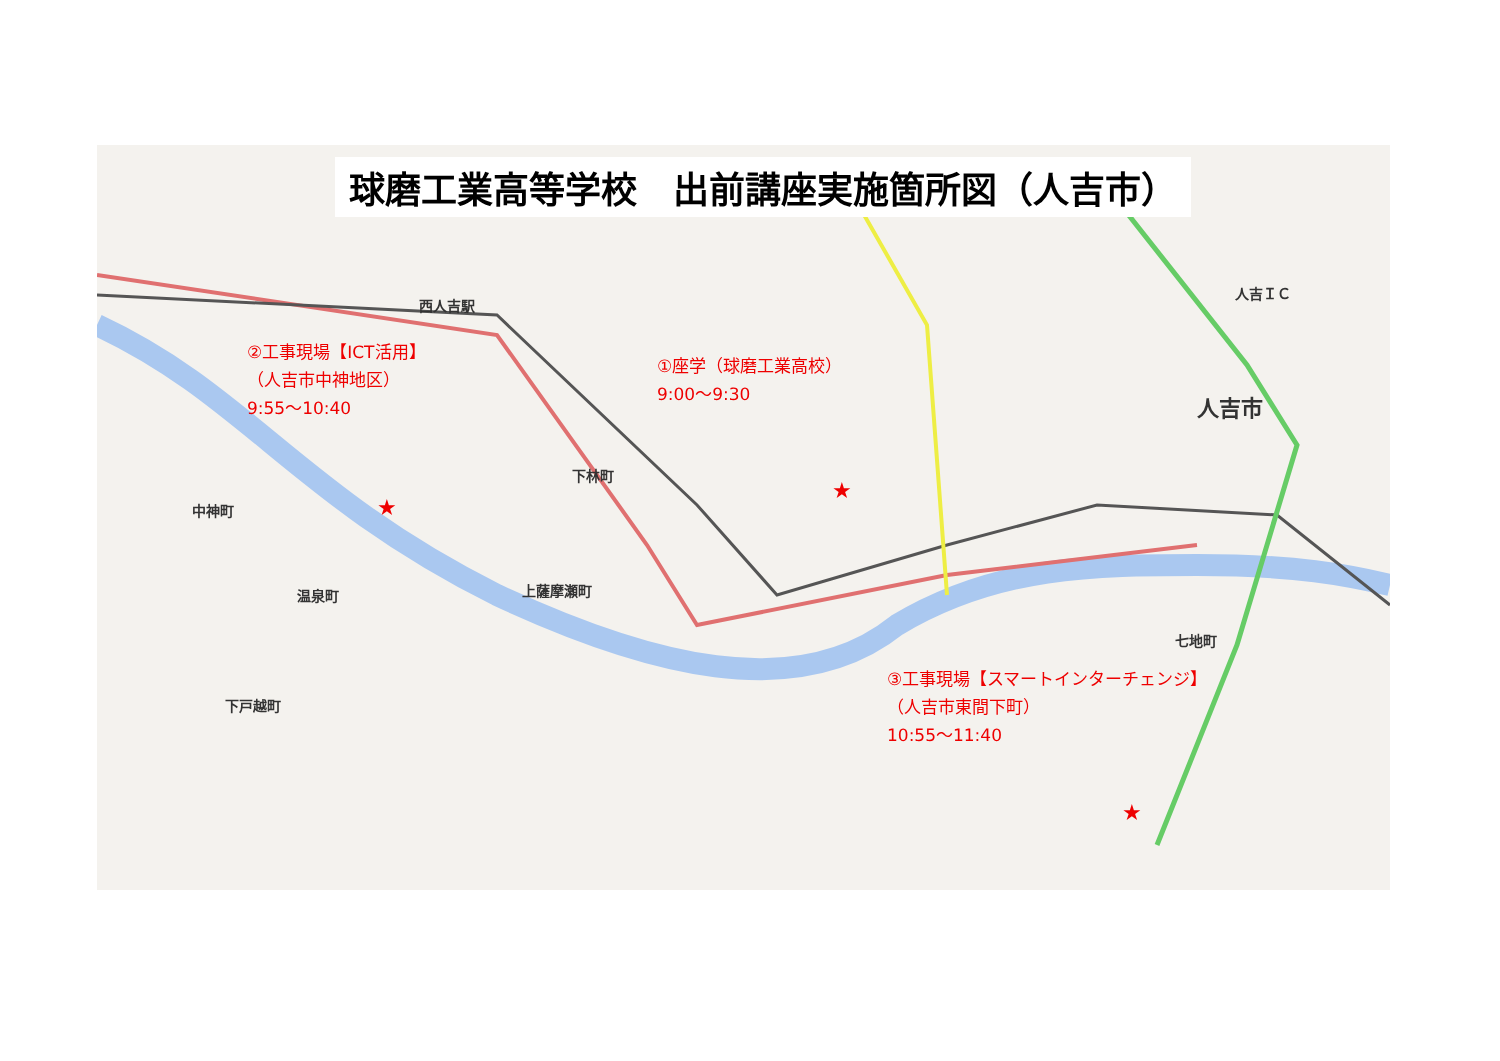球磨工業高等学校　出前講座実施箇所図（人吉市）
西人吉駅
人吉ＩＣ
人吉市
中神町
下林町
温泉町 上薩摩瀬町
下戸越町
七地町
②工事現場【ICT活用】
（人吉市中神地区）
9:55〜10:40
①座学（球磨工業高校）
9:00〜9:30
③工事現場【スマートインターチェンジ】
（人吉市東間下町）
10:55〜11:40
★
★
★